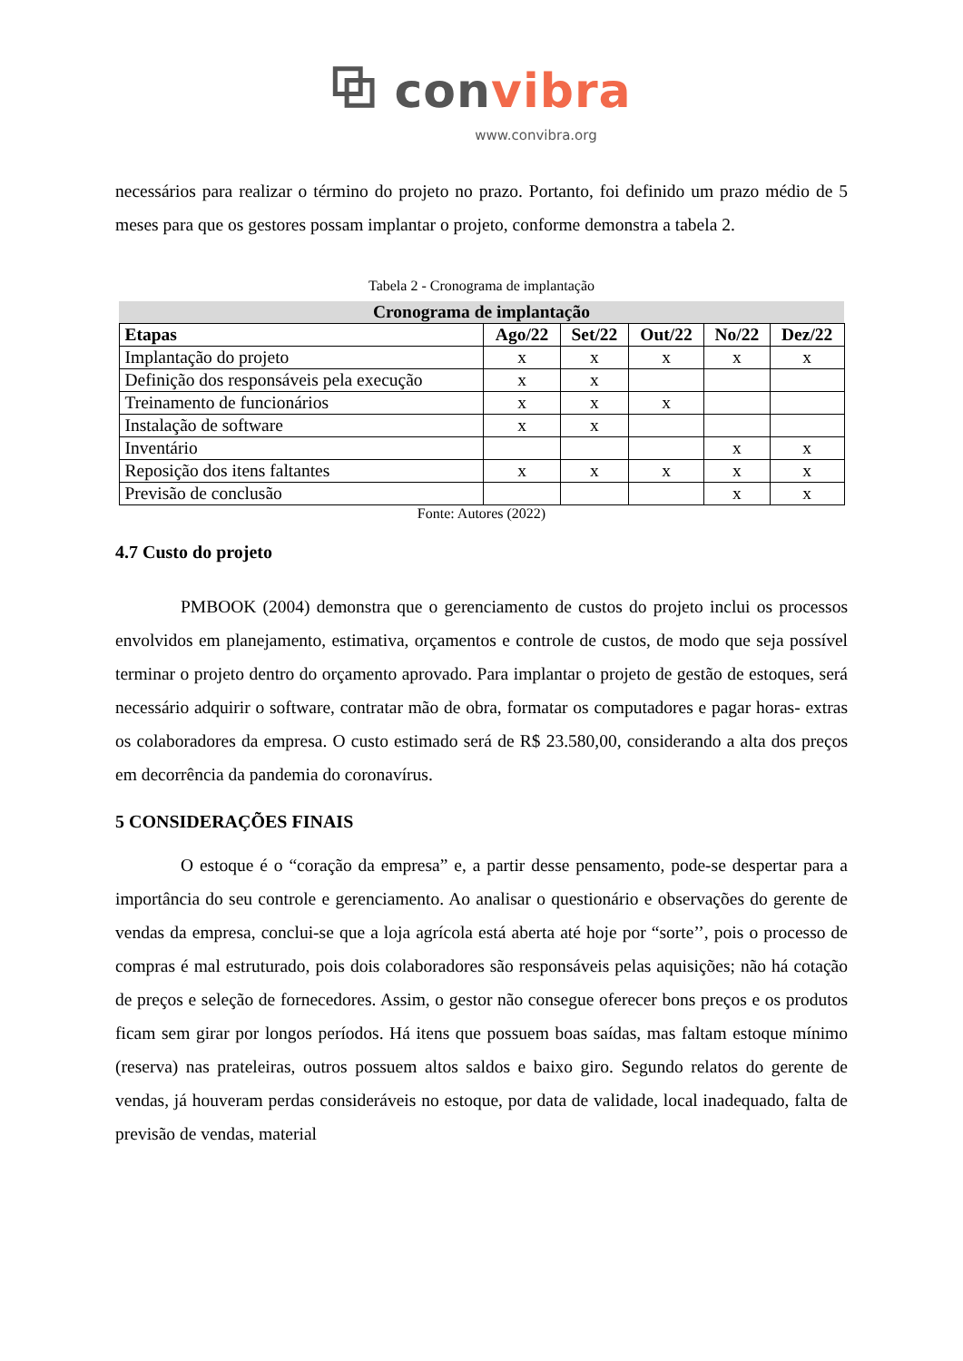⧉ convibra
www.convibra.org
necessários para realizar o término do projeto no prazo. Portanto, foi definido um prazo médio de 5 meses para que os gestores possam implantar o projeto, conforme demonstra a tabela 2.
Tabela 2 - Cronograma de implantação
| Cronograma de implantação | | | | | |
| --- | --- | --- | --- | --- | --- |
| Etapas | Ago/22 | Set/22 | Out/22 | No/22 | Dez/22 |
| Implantação do projeto | x | x | x | x | x |
| Definição dos responsáveis pela execução | x | x | | | |
| Treinamento de funcionários | x | x | x | | |
| Instalação de software | x | x | | | |
| Inventário | | | | x | x |
| Reposição dos itens faltantes | x | x | x | x | x |
| Previsão de conclusão | | | | x | x |
Fonte: Autores (2022)
4.7 Custo do projeto
PMBOOK (2004) demonstra que o gerenciamento de custos do projeto inclui os processos envolvidos em planejamento, estimativa, orçamentos e controle de custos, de modo que seja possível terminar o projeto dentro do orçamento aprovado. Para implantar o projeto de gestão de estoques, será necessário adquirir o software, contratar mão de obra, formatar os computadores e pagar horas- extras os colaboradores da empresa. O custo estimado será de R$ 23.580,00, considerando a alta dos preços em decorrência da pandemia do coronavírus.
5 CONSIDERAÇÕES FINAIS
O estoque é o “coração da empresa” e, a partir desse pensamento, pode-se despertar para a importância do seu controle e gerenciamento. Ao analisar o questionário e observações do gerente de vendas da empresa, conclui-se que a loja agrícola está aberta até hoje por “sorte’’, pois o processo de compras é mal estruturado, pois dois colaboradores são responsáveis pelas aquisições; não há cotação de preços e seleção de fornecedores. Assim, o gestor não consegue oferecer bons preços e os produtos ficam sem girar por longos períodos. Há itens que possuem boas saídas, mas faltam estoque mínimo (reserva) nas prateleiras, outros possuem altos saldos e baixo giro. Segundo relatos do gerente de vendas, já houveram perdas consideráveis no estoque, por data de validade, local inadequado, falta de previsão de vendas, material